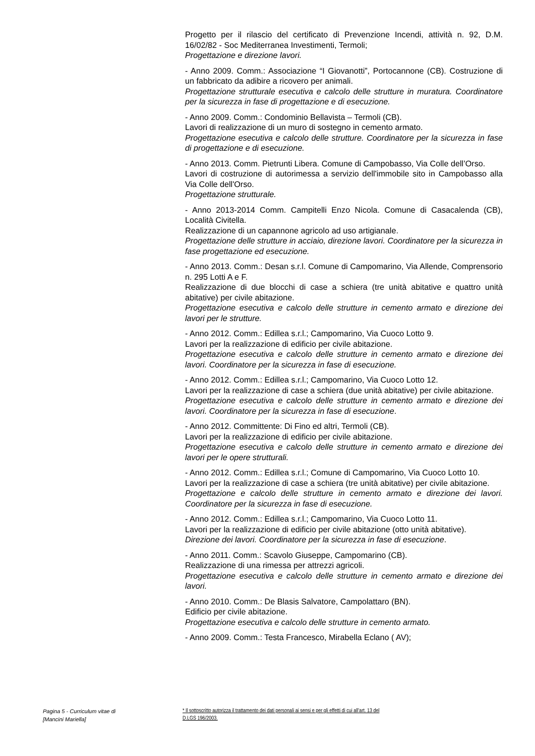Progetto per il rilascio del certificato di Prevenzione Incendi, attività n. 92, D.M. 16/02/82 - Soc Mediterranea Investimenti, Termoli;
Progettazione e direzione lavori.
- Anno 2009. Comm.: Associazione “I Giovanotti”, Portocannone (CB). Costruzione di un fabbricato da adibire a ricovero per animali.
Progettazione strutturale esecutiva e calcolo delle strutture in muratura. Coordinatore per la sicurezza in fase di progettazione e di esecuzione.
- Anno 2009. Comm.: Condominio Bellavista – Termoli (CB).
Lavori di realizzazione di un muro di sostegno in cemento armato.
Progettazione esecutiva e calcolo delle strutture. Coordinatore per la sicurezza in fase di progettazione e di esecuzione.
- Anno 2013. Comm. Pietrunti Libera. Comune di Campobasso, Via Colle dell’Orso.
Lavori di costruzione di autorimessa a servizio dell'immobile sito in Campobasso alla Via Colle dell'Orso.
Progettazione strutturale.
- Anno 2013-2014 Comm. Campitelli Enzo Nicola. Comune di Casacalenda (CB), Località Civitella.
Realizzazione di un capannone agricolo ad uso artigianale.
Progettazione delle strutture in acciaio, direzione lavori. Coordinatore per la sicurezza in fase progettazione ed esecuzione.
- Anno 2013. Comm.: Desan s.r.l. Comune di Campomarino, Via Allende, Comprensorio n. 295 Lotti A e F.
Realizzazione di due blocchi di case a schiera (tre unità abitative e quattro unità abitative) per civile abitazione.
Progettazione esecutiva e calcolo delle strutture in cemento armato e direzione dei lavori per le strutture.
- Anno 2012. Comm.: Edillea s.r.l.; Campomarino, Via Cuoco Lotto 9.
Lavori per la realizzazione di edificio per civile abitazione.
Progettazione esecutiva e calcolo delle strutture in cemento armato e direzione dei lavori. Coordinatore per la sicurezza in fase di esecuzione.
- Anno 2012. Comm.: Edillea s.r.l.; Campomarino, Via Cuoco Lotto 12.
Lavori per la realizzazione di case a schiera (due unità abitative) per civile abitazione.
Progettazione esecutiva e calcolo delle strutture in cemento armato e direzione dei lavori. Coordinatore per la sicurezza in fase di esecuzione.
- Anno 2012. Committente: Di Fino ed altri, Termoli (CB).
Lavori per la realizzazione di edificio per civile abitazione.
Progettazione esecutiva e calcolo delle strutture in cemento armato e direzione dei lavori per le opere strutturali.
- Anno 2012. Comm.: Edillea s.r.l.; Comune di Campomarino, Via Cuoco Lotto 10.
Lavori per la realizzazione di case a schiera (tre unità abitative) per civile abitazione.
Progettazione e calcolo delle strutture in cemento armato e direzione dei lavori. Coordinatore per la sicurezza in fase di esecuzione.
- Anno 2012. Comm.: Edillea s.r.l.; Campomarino, Via Cuoco Lotto 11.
Lavori per la realizzazione di edificio per civile abitazione (otto unità abitative).
Direzione dei lavori. Coordinatore per la sicurezza in fase di esecuzione.
- Anno 2011. Comm.: Scavolo Giuseppe, Campomarino (CB).
Realizzazione di una rimessa per attrezzi agricoli.
Progettazione esecutiva e calcolo delle strutture in cemento armato e direzione dei lavori.
- Anno 2010. Comm.: De Blasis Salvatore, Campolattaro (BN).
Edificio per civile abitazione.
Progettazione esecutiva e calcolo delle strutture in cemento armato.
- Anno 2009. Comm.: Testa Francesco, Mirabella Eclano ( AV);
Pagina 5 - Curriculum vitae di
[Mancini Mariella]
* Il sottoscritto autorizza il trattamento dei dati personali ai sensi e per gli effetti di cui all’art. 13 del
D.LGS 196/2003.